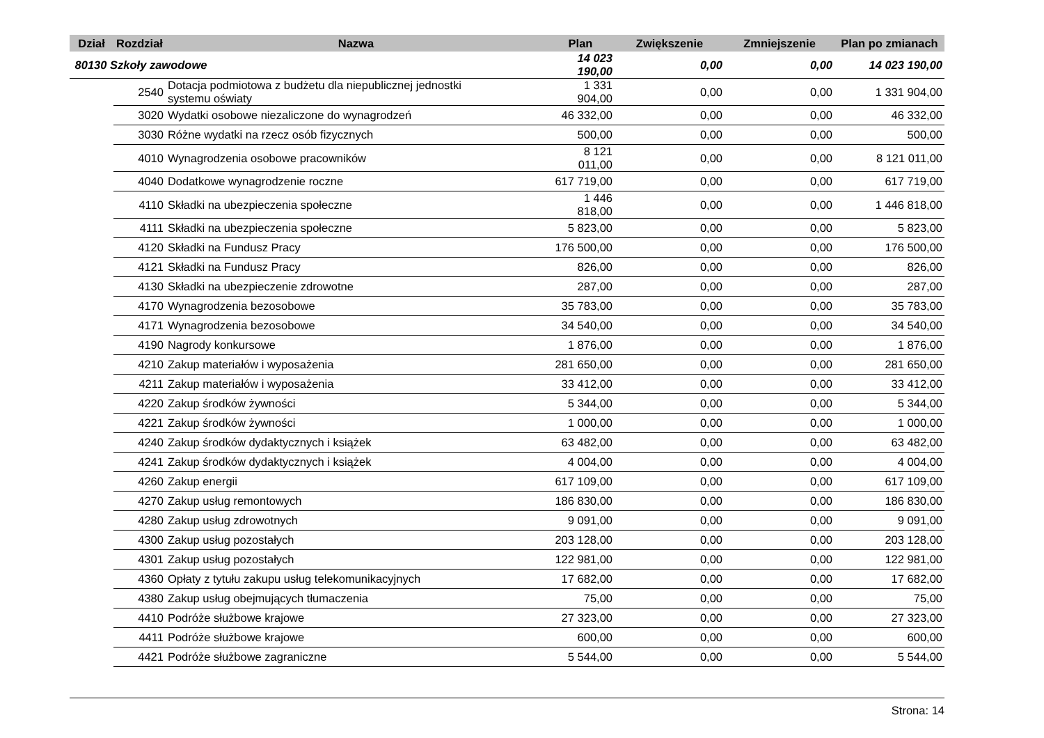| Dział | Rozdział | Nazwa | | Plan | Zwiększenie | Zmniejszenie | Plan po zmianach |
| --- | --- | --- | --- | --- | --- | --- | --- |
| 80130 Szkoły zawodowe | | | | 14 023 190,00 | 0,00 | 0,00 | 14 023 190,00 |
| | 2540 | | Dotacja podmiotowa z budżetu dla niepublicznej jednostki systemu oświaty | 1 331 904,00 | 0,00 | 0,00 | 1 331 904,00 |
| | 3020 | | Wydatki osobowe niezaliczone do wynagrodzeń | 46 332,00 | 0,00 | 0,00 | 46 332,00 |
| | 3030 | | Różne wydatki na rzecz osób fizycznych | 500,00 | 0,00 | 0,00 | 500,00 |
| | 4010 | | Wynagrodzenia osobowe pracowników | 8 121 011,00 | 0,00 | 0,00 | 8 121 011,00 |
| | 4040 | | Dodatkowe wynagrodzenie roczne | 617 719,00 | 0,00 | 0,00 | 617 719,00 |
| | 4110 | | Składki na ubezpieczenia społeczne | 1 446 818,00 | 0,00 | 0,00 | 1 446 818,00 |
| | 4111 | | Składki na ubezpieczenia społeczne | 5 823,00 | 0,00 | 0,00 | 5 823,00 |
| | 4120 | | Składki na Fundusz Pracy | 176 500,00 | 0,00 | 0,00 | 176 500,00 |
| | 4121 | | Składki na Fundusz Pracy | 826,00 | 0,00 | 0,00 | 826,00 |
| | 4130 | | Składki na ubezpieczenie zdrowotne | 287,00 | 0,00 | 0,00 | 287,00 |
| | 4170 | | Wynagrodzenia bezosobowe | 35 783,00 | 0,00 | 0,00 | 35 783,00 |
| | 4171 | | Wynagrodzenia bezosobowe | 34 540,00 | 0,00 | 0,00 | 34 540,00 |
| | 4190 | | Nagrody konkursowe | 1 876,00 | 0,00 | 0,00 | 1 876,00 |
| | 4210 | | Zakup materiałów i wyposażenia | 281 650,00 | 0,00 | 0,00 | 281 650,00 |
| | 4211 | | Zakup materiałów i wyposażenia | 33 412,00 | 0,00 | 0,00 | 33 412,00 |
| | 4220 | | Zakup środków żywności | 5 344,00 | 0,00 | 0,00 | 5 344,00 |
| | 4221 | | Zakup środków żywności | 1 000,00 | 0,00 | 0,00 | 1 000,00 |
| | 4240 | | Zakup środków dydaktycznych i książek | 63 482,00 | 0,00 | 0,00 | 63 482,00 |
| | 4241 | | Zakup środków dydaktycznych i książek | 4 004,00 | 0,00 | 0,00 | 4 004,00 |
| | 4260 | | Zakup energii | 617 109,00 | 0,00 | 0,00 | 617 109,00 |
| | 4270 | | Zakup usług remontowych | 186 830,00 | 0,00 | 0,00 | 186 830,00 |
| | 4280 | | Zakup usług zdrowotnych | 9 091,00 | 0,00 | 0,00 | 9 091,00 |
| | 4300 | | Zakup usług pozostałych | 203 128,00 | 0,00 | 0,00 | 203 128,00 |
| | 4301 | | Zakup usług pozostałych | 122 981,00 | 0,00 | 0,00 | 122 981,00 |
| | 4360 | | Opłaty z tytułu zakupu usług telekomunikacyjnych | 17 682,00 | 0,00 | 0,00 | 17 682,00 |
| | 4380 | | Zakup usług obejmujących tłumaczenia | 75,00 | 0,00 | 0,00 | 75,00 |
| | 4410 | | Podróże służbowe krajowe | 27 323,00 | 0,00 | 0,00 | 27 323,00 |
| | 4411 | | Podróże służbowe krajowe | 600,00 | 0,00 | 0,00 | 600,00 |
| | 4421 | | Podróże służbowe zagraniczne | 5 544,00 | 0,00 | 0,00 | 5 544,00 |
Strona: 14